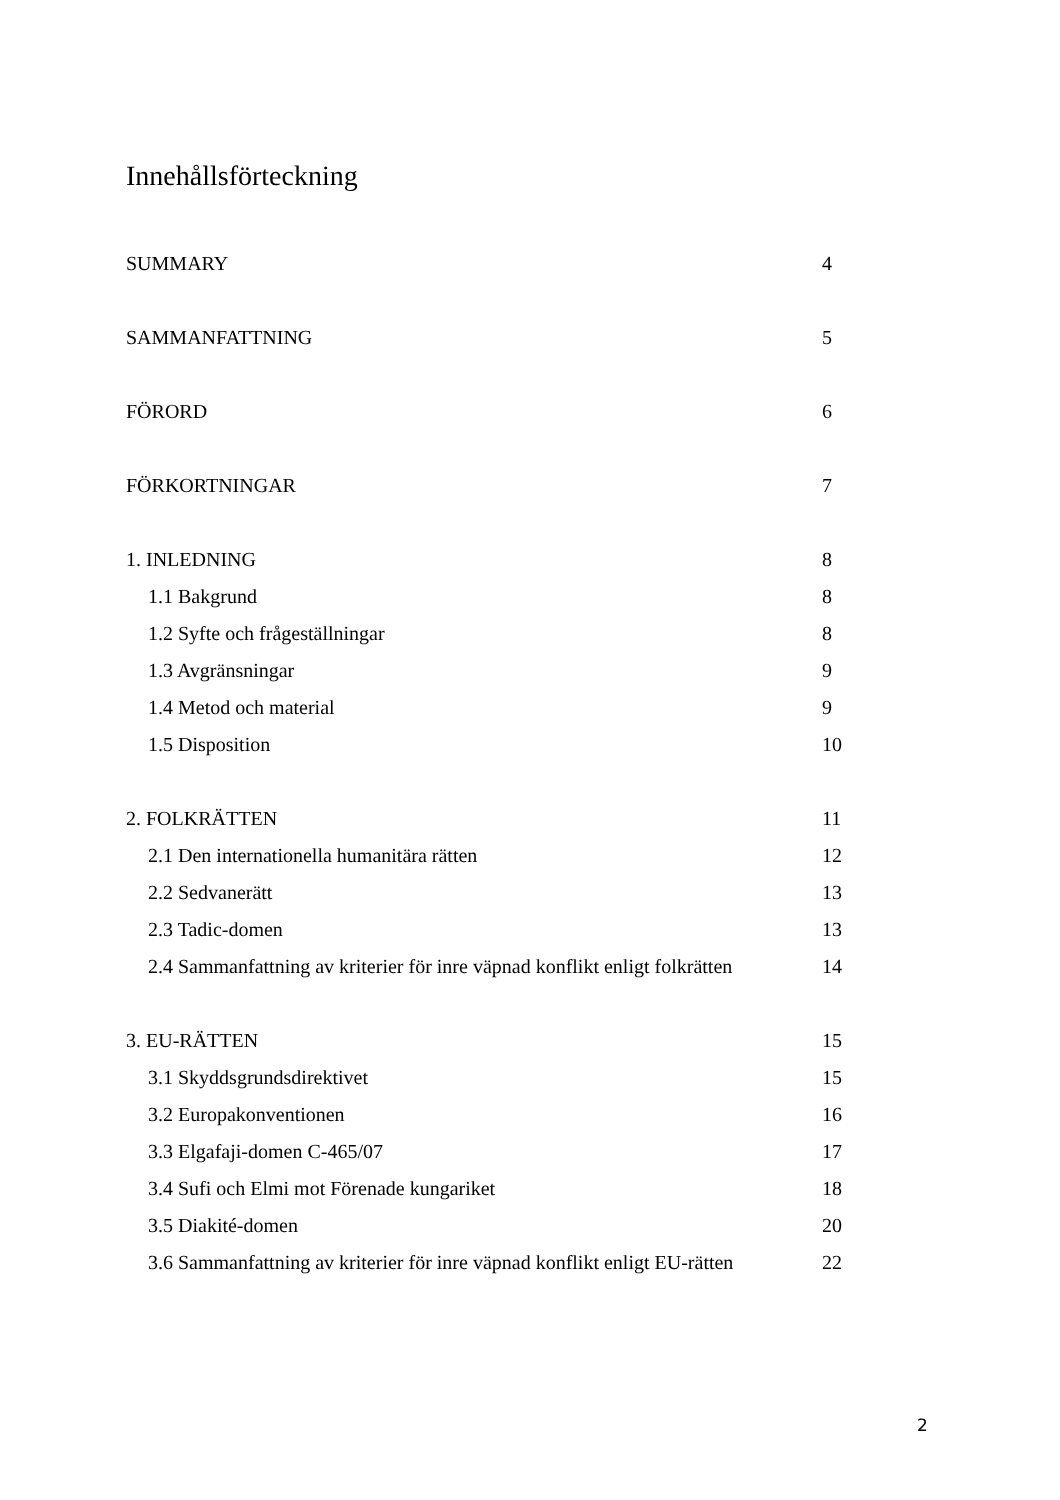Innehållsförteckning
SUMMARY 4
SAMMANFATTNING 5
FÖRORD 6
FÖRKORTNINGAR 7
1. INLEDNING 8
1.1 Bakgrund 8
1.2 Syfte och frågeställningar 8
1.3 Avgränsningar 9
1.4 Metod och material 9
1.5 Disposition 10
2. FOLKRÄTTEN 11
2.1 Den internationella humanitära rätten 12
2.2 Sedvanerätt 13
2.3 Tadic-domen 13
2.4 Sammanfattning av kriterier för inre väpnad konflikt enligt folkrätten 14
3. EU-RÄTTEN 15
3.1 Skyddsgrundsdirektivet 15
3.2 Europakonventionen 16
3.3 Elgafaji-domen C-465/07 17
3.4 Sufi och Elmi mot Förenade kungariket 18
3.5 Diakité-domen 20
3.6 Sammanfattning av kriterier för inre väpnad konflikt enligt EU-rätten 22
2